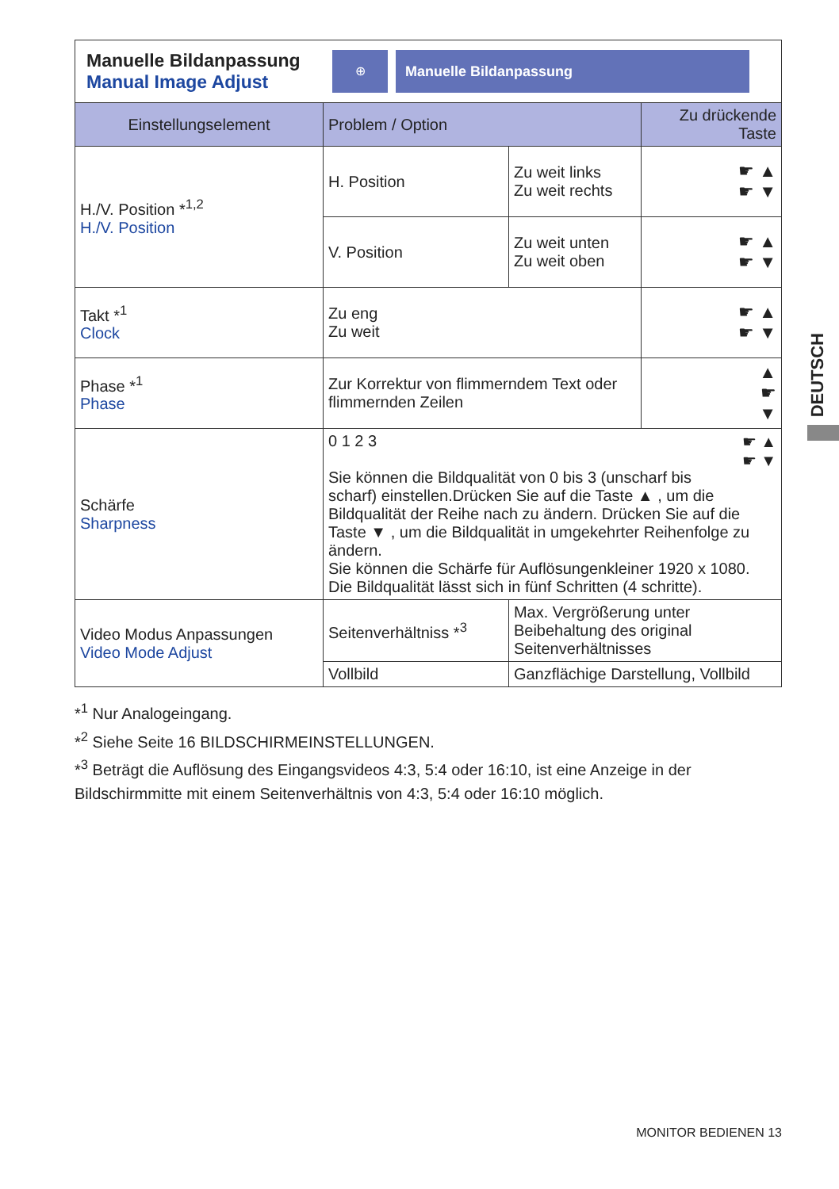Manuelle Bildanpassung
Manual Image Adjust
⊕ Manuelle Bildanpassung
| Einstellungselement | Problem / Option | | Zu drückende Taste |
| --- | --- | --- | --- |
| H./V. Position *<sup>1,2</sup> H./V. Position | H. Position | Zu weit links Zu weit rechts | ☛ ▲ ☛ ▼ |
| | V. Position | Zu weit unten Zu weit oben | ☛ ▲ ☛ ▼ |
| Takt *<sup>1</sup> Clock | Zu eng Zu weit | | ☛ ▲ ☛ ▼ |
| Phase *<sup>1</sup> Phase | Zur Korrektur von flimmerndem Text oder flimmernden Zeilen | | ▲ ☛ ▼ |
| Schärfe Sharpness | 0 1 2 3 ☛ ▲ ☛ ▼ Sie können die Bildqualität von 0 bis 3 (unscharf bis scharf) einstellen.Drücken Sie auf die Taste ▲ , um die Bildqualität der Reihe nach zu ändern. Drücken Sie auf die Taste ▼ , um die Bildqualität in umgekehrter Reihenfolge zu ändern. Sie können die Schärfe für Auflösungenkleiner 1920 x 1080. Die Bildqualität lässt sich in fünf Schritten (4 schritte). | | |
| Video Modus Anpassungen Video Mode Adjust | Seitenverhältniss *<sup>3</sup> | Max. Vergrößerung unter Beibehaltung des original Seitenverhältnisses | |
| | Vollbild | Ganzflächige Darstellung, Vollbild | |
*<sup>1</sup> Nur Analogeingang.
*<sup>2</sup> Siehe Seite 16 BILDSCHIRMEINSTELLUNGEN.
*<sup>3</sup> Beträgt die Auflösung des Eingangsvideos 4:3, 5:4 oder 16:10, ist eine Anzeige in der Bildschirmmitte mit einem Seitenverhältnis von 4:3, 5:4 oder 16:10 möglich.
DEUTSCH
MONITOR BEDIENEN 13